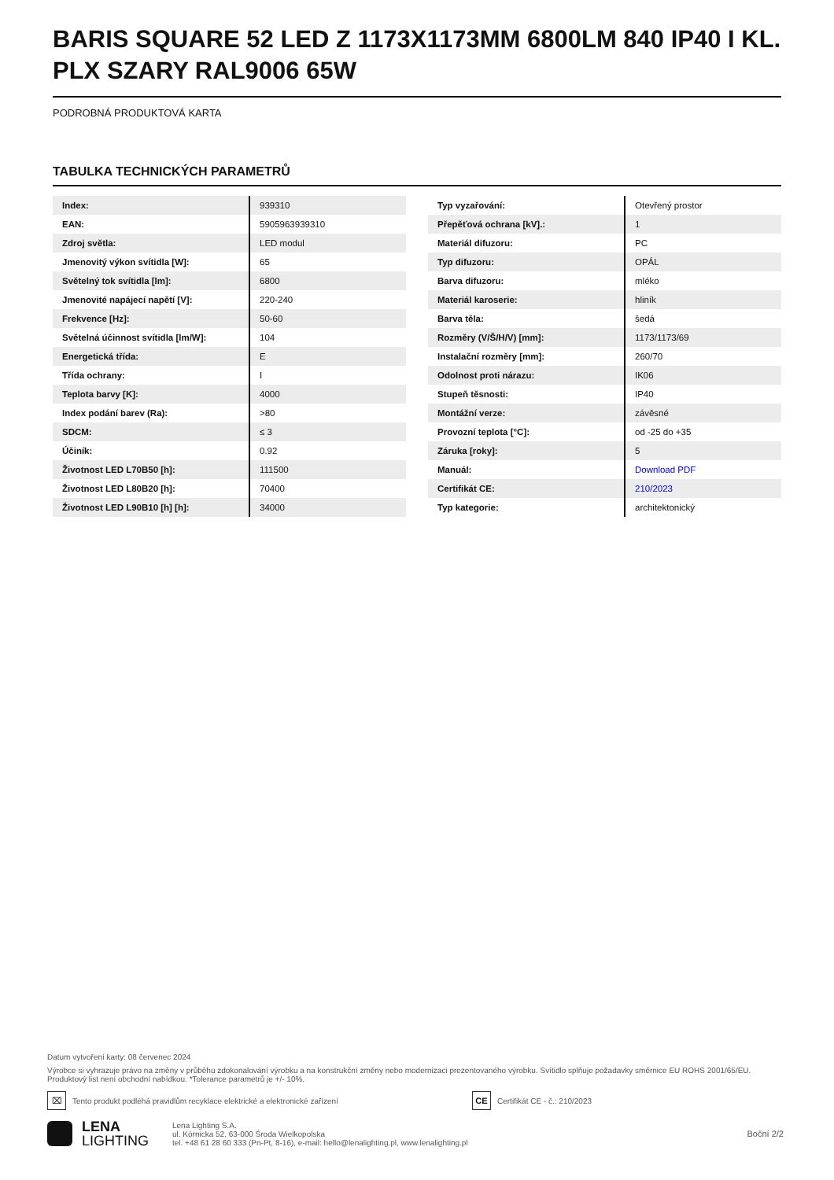BARIS SQUARE 52 LED Z 1173X1173MM 6800LM 840 IP40 I KL. PLX SZARY RAL9006 65W
PODROBNÁ PRODUKTOVÁ KARTA
TABULKA TECHNICKÝCH PARAMETRŮ
| Index: | 939310 |
| EAN: | 5905963939310 |
| Zdroj světla: | LED modul |
| Jmenovitý výkon svítidla [W]: | 65 |
| Světelný tok svítidla [lm]: | 6800 |
| Jmenovité napájecí napětí [V]: | 220-240 |
| Frekvence [Hz]: | 50-60 |
| Světelná účinnost svítidla [lm/W]: | 104 |
| Energetická třída: | E |
| Třída ochrany: | I |
| Teplota barvy [K]: | 4000 |
| Index podání barev (Ra): | >80 |
| SDCM: | ≤ 3 |
| Účiník: | 0.92 |
| Životnost LED L70B50 [h]: | 111500 |
| Životnost LED L80B20 [h]: | 70400 |
| Životnost LED L90B10 [h] [h]: | 34000 |
| Typ vyzařování: | Otevřený prostor |
| Přepěťová ochrana [kV].: | 1 |
| Materiál difuzoru: | PC |
| Typ difuzoru: | OPÁL |
| Barva difuzoru: | mléko |
| Materiál karoserie: | hliník |
| Barva těla: | šedá |
| Rozměry (V/Š/H/V) [mm]: | 1173/1173/69 |
| Instalační rozměry [mm]: | 260/70 |
| Odolnost proti nárazu: | IK06 |
| Stupeň těsnosti: | IP40 |
| Montážní verze: | závěsné |
| Provozní teplota [°C]: | od -25 do +35 |
| Záruka [roky]: | 5 |
| Manuál: | Download PDF |
| Certifikát CE: | 210/2023 |
| Typ kategorie: | architektonický |
Datum vytvoření karty: 08 červenec 2024
Výrobce si vyhrazuje právo na změny v průběhu zdokonalování výrobku a na konstrukční změny nebo modernizaci prezentovaného výrobku. Svítidlo splňuje požadavky směrnice EU ROHS 2001/65/EU. Produktový list není obchodní nabídkou. *Tolerance parametrů je +/- 10%.
⌧
Tento produkt podléhá pravidlům recyklace elektrické a elektronické zařízení
CE
Certifikát CE - č.: 210/2023
LENA
LIGHTING
Lena Lighting S.A.
ul. Kórnicka 52, 63-000 Środa Wielkopolska
tel. +48 61 28 60 333 (Pn-Pt, 8-16), e-mail: hello@lenalighting.pl, www.lenalighting.pl
Boční 2/2